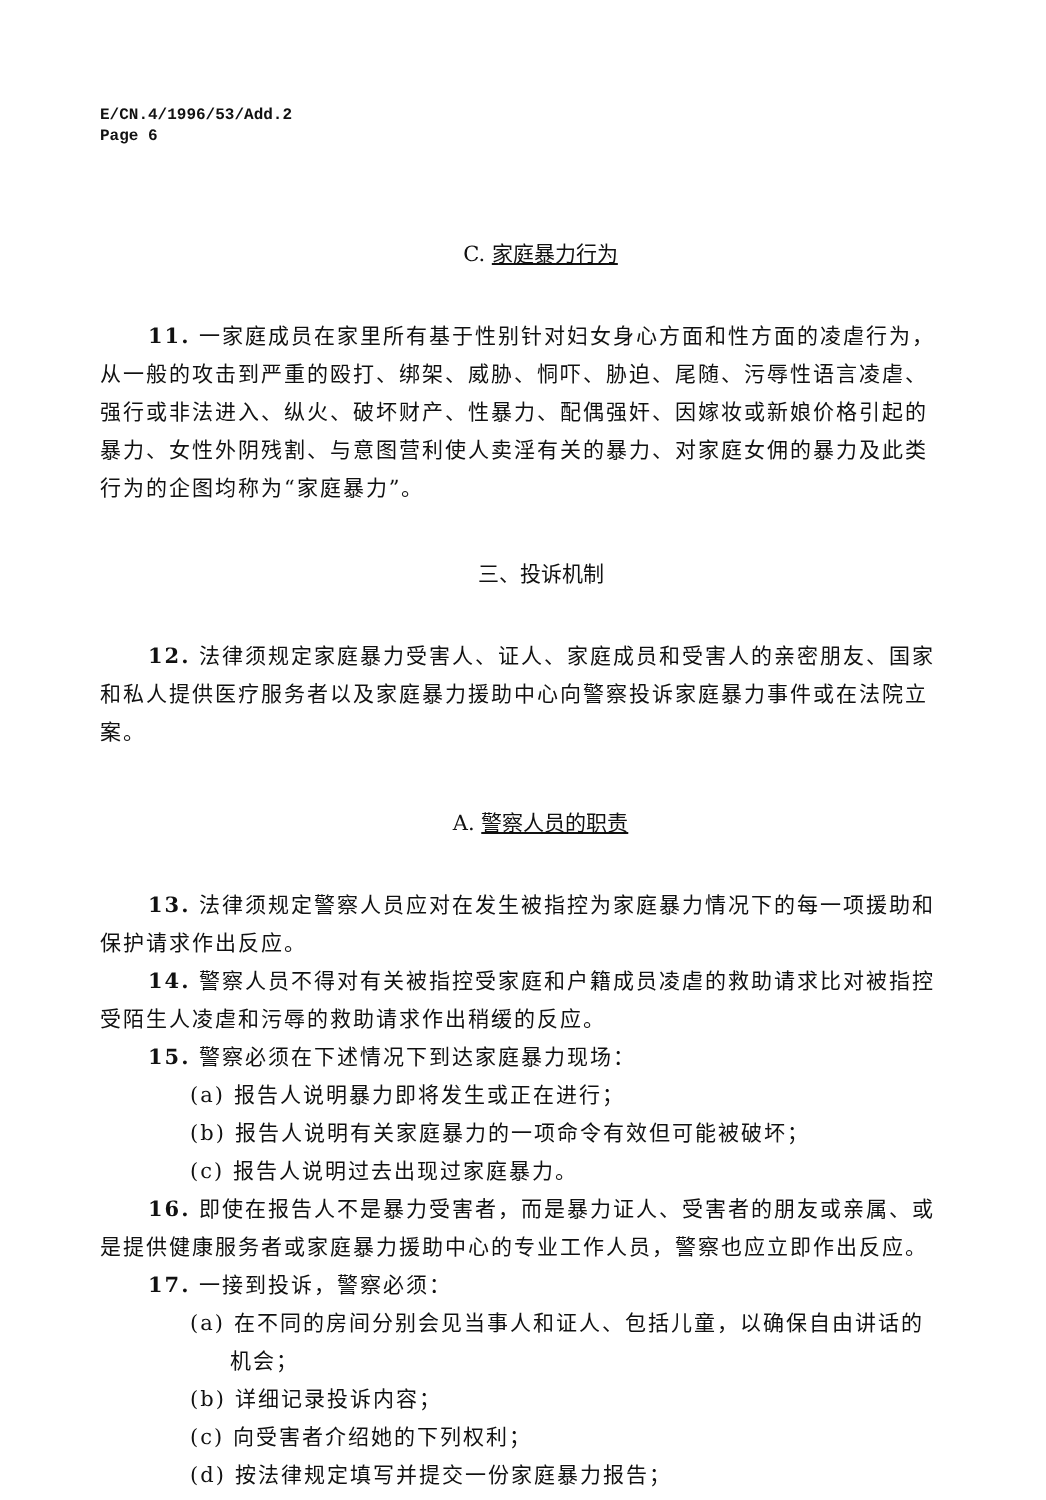E/CN.4/1996/53/Add.2
Page 6
C. 家庭暴力行为
11. 一家庭成员在家里所有基于性别针对妇女身心方面和性方面的凌虐行为，从一般的攻击到严重的殴打、绑架、威胁、恫吓、胁迫、尾随、污辱性语言凌虐、强行或非法进入、纵火、破坏财产、性暴力、配偶强奸、因嫁妆或新娘价格引起的暴力、女性外阴残割、与意图营利使人卖淫有关的暴力、对家庭女佣的暴力及此类行为的企图均称为“家庭暴力”。
三、投诉机制
12. 法律须规定家庭暴力受害人、证人、家庭成员和受害人的亲密朋友、国家和私人提供医疗服务者以及家庭暴力援助中心向警察投诉家庭暴力事件或在法院立案。
A. 警察人员的职责
13. 法律须规定警察人员应对在发生被指控为家庭暴力情况下的每一项援助和保护请求作出反应。
14. 警察人员不得对有关被指控受家庭和户籍成员凌虐的救助请求比对被指控受陌生人凌虐和污辱的救助请求作出稍缓的反应。
15. 警察必须在下述情况下到达家庭暴力现场：
(a) 报告人说明暴力即将发生或正在进行；
(b) 报告人说明有关家庭暴力的一项命令有效但可能被破坏；
(c) 报告人说明过去出现过家庭暴力。
16. 即使在报告人不是暴力受害者，而是暴力证人、受害者的朋友或亲属、或是提供健康服务者或家庭暴力援助中心的专业工作人员，警察也应立即作出反应。
17. 一接到投诉，警察必须：
(a) 在不同的房间分别会见当事人和证人、包括儿童，以确保自由讲话的机会；
(b) 详细记录投诉内容；
(c) 向受害者介绍她的下列权利；
(d) 按法律规定填写并提交一份家庭暴力报告；